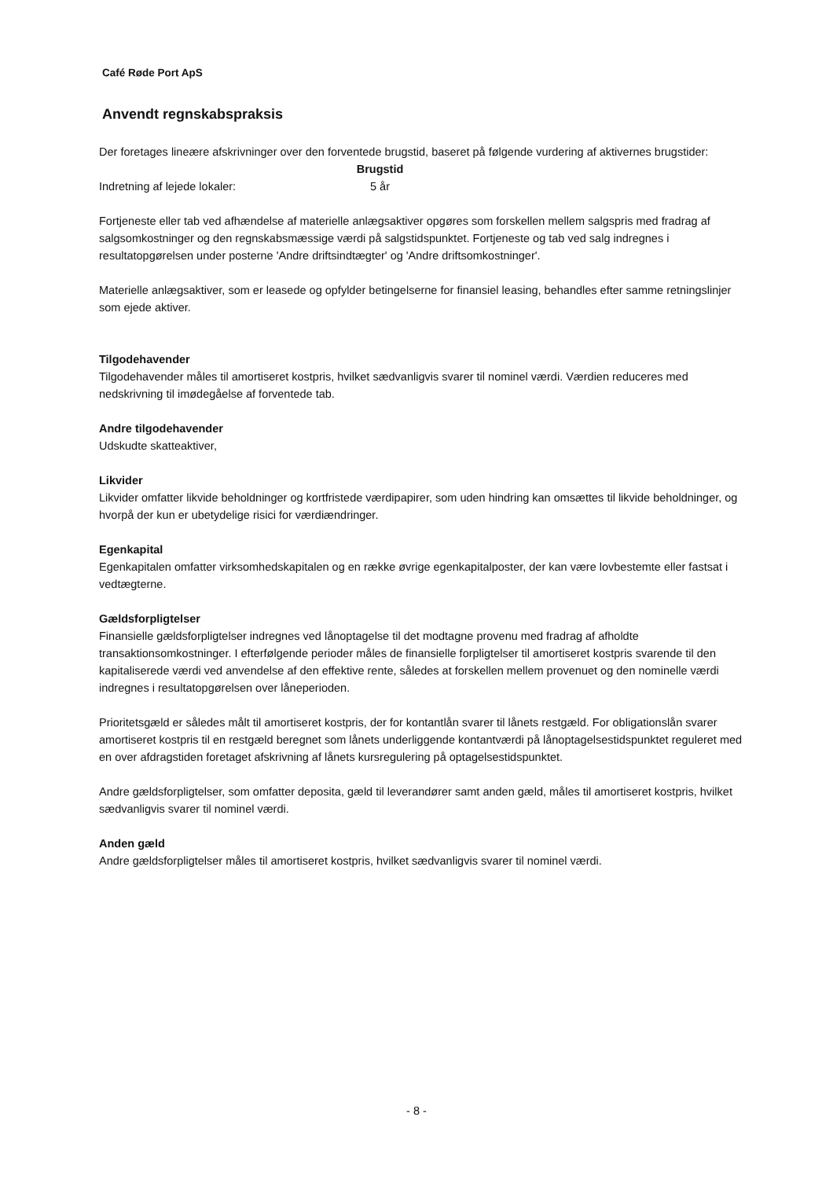Café Røde Port ApS
Anvendt regnskabspraksis
Der foretages lineære afskrivninger over den forventede brugstid, baseret på følgende vurdering af aktivernes brugstider:
| | Brugstid |
| --- | --- |
| Indretning af lejede lokaler: | 5 år |
Fortjeneste eller tab ved afhændelse af materielle anlægsaktiver opgøres som forskellen mellem salgspris med fradrag af salgsomkostninger og den regnskabsmæssige værdi på salgstidspunktet. Fortjeneste og tab ved salg indregnes i resultatopgørelsen under posterne 'Andre driftsindtægter' og 'Andre driftsomkostninger'.
Materielle anlægsaktiver, som er leasede og opfylder betingelserne for finansiel leasing, behandles efter samme retningslinjer som ejede aktiver.
Tilgodehavender
Tilgodehavender måles til amortiseret kostpris, hvilket sædvanligvis svarer til nominel værdi. Værdien reduceres med nedskrivning til imødegåelse af forventede tab.
Andre tilgodehavender
Udskudte skatteaktiver,
Likvider
Likvider omfatter likvide beholdninger og kortfristede værdipapirer, som uden hindring kan omsættes til likvide beholdninger, og hvorpå der kun er ubetydelige risici for værdiændringer.
Egenkapital
Egenkapitalen omfatter virksomhedskapitalen og en række øvrige egenkapitalposter, der kan være lovbestemte eller fastsat i vedtægterne.
Gældsforpligtelser
Finansielle gældsforpligtelser indregnes ved lånoptagelse til det modtagne provenu med fradrag af afholdte transaktionsomkostninger. I efterfølgende perioder måles de finansielle forpligtelser til amortiseret kostpris svarende til den kapitaliserede værdi ved anvendelse af den effektive rente, således at forskellen mellem provenuet og den nominelle værdi indregnes i resultatopgørelsen over låneperioden.
Prioritetsgæld er således målt til amortiseret kostpris, der for kontantlån svarer til lånets restgæld. For obligationslån svarer amortiseret kostpris til en restgæld beregnet som lånets underliggende kontantværdi på lånoptagelsestidspunktet reguleret med en over afdragstiden foretaget afskrivning af lånets kursregulering på optagelsestidspunktet.
Andre gældsforpligtelser, som omfatter deposita, gæld til leverandører samt anden gæld, måles til amortiseret kostpris, hvilket sædvanligvis svarer til nominel værdi.
Anden gæld
Andre gældsforpligtelser måles til amortiseret kostpris, hvilket sædvanligvis svarer til nominel værdi.
- 8 -